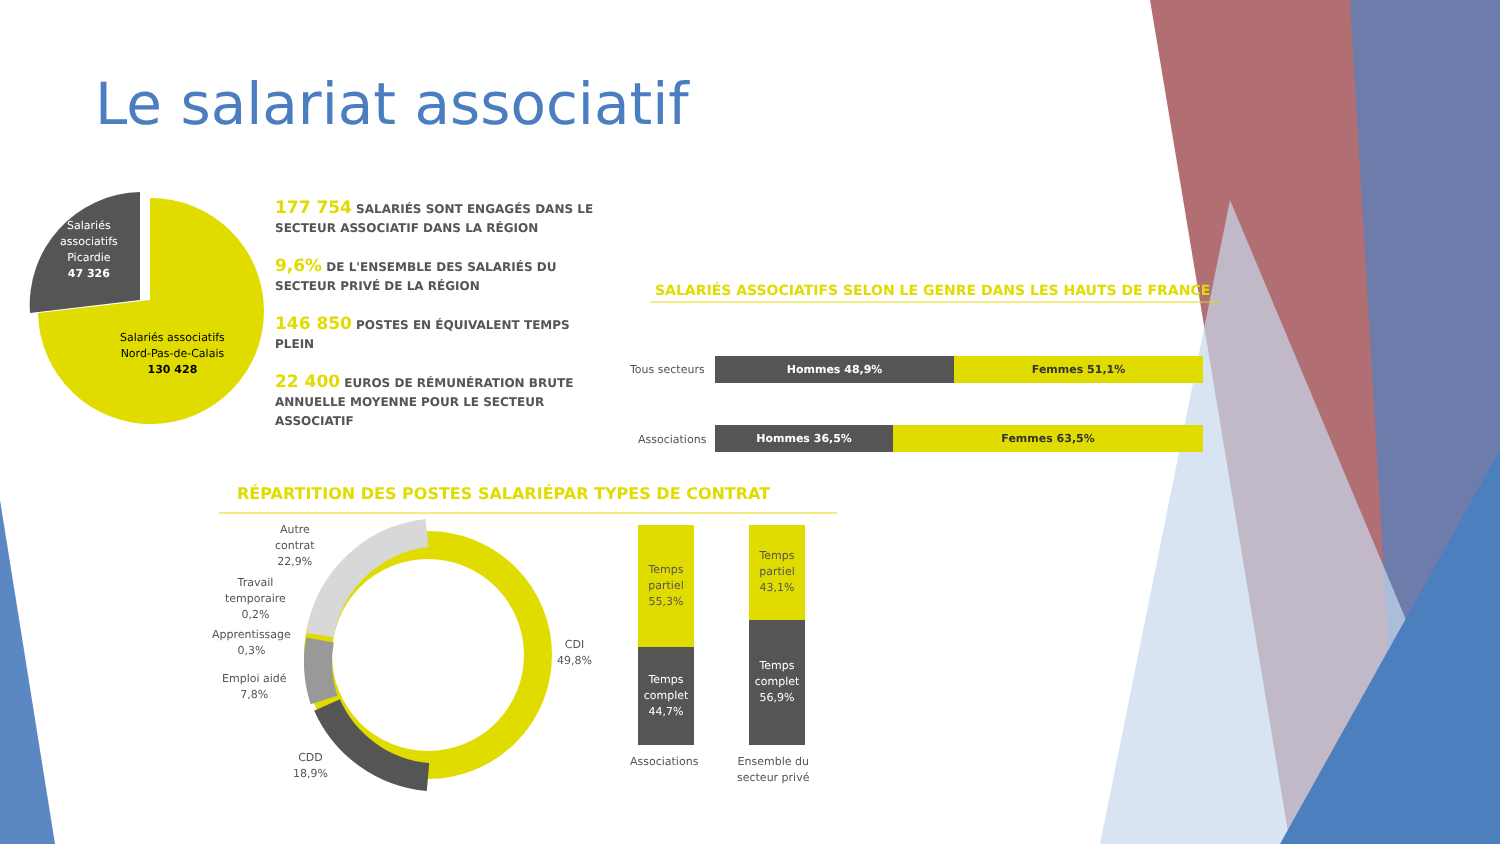Le salariat associatif
Salariés
associatifs
Picardie
47 326
Salariés associatifs
Nord-Pas-de-Calais
130 428
177 754 SALARIÉS SONT ENGAGÉS DANS LE SECTEUR ASSOCIATIF DANS LA RÉGION
9,6% DE L'ENSEMBLE DES SALARIÉS DU SECTEUR PRIVÉ DE LA RÉGION
146 850 POSTES EN ÉQUIVALENT TEMPS PLEIN
22 400 EUROS DE RÉMUNÉRATION BRUTE ANNUELLE MOYENNE POUR LE SECTEUR ASSOCIATIF
SALARIÉS ASSOCIATIFS SELON LE GENRE DANS LES HAUTS DE FRANCE
Tous secteurs
Hommes 48,9% Femmes 51,1%
Associations
Hommes 36,5% Femmes 63,5%
RÉPARTITION DES POSTES SALARIÉPAR TYPES DE CONTRAT
Autre
contrat
22,9%
Travail
temporaire
0,2%
Apprentissage
0,3%
Emploi aidé
7,8%
CDD
18,9%
CDI
49,8%
Temps
partiel
55,3%
Temps
complet
44,7%
Temps
partiel
43,1%
Temps
complet
56,9%
Associations
Ensemble du
secteur privé